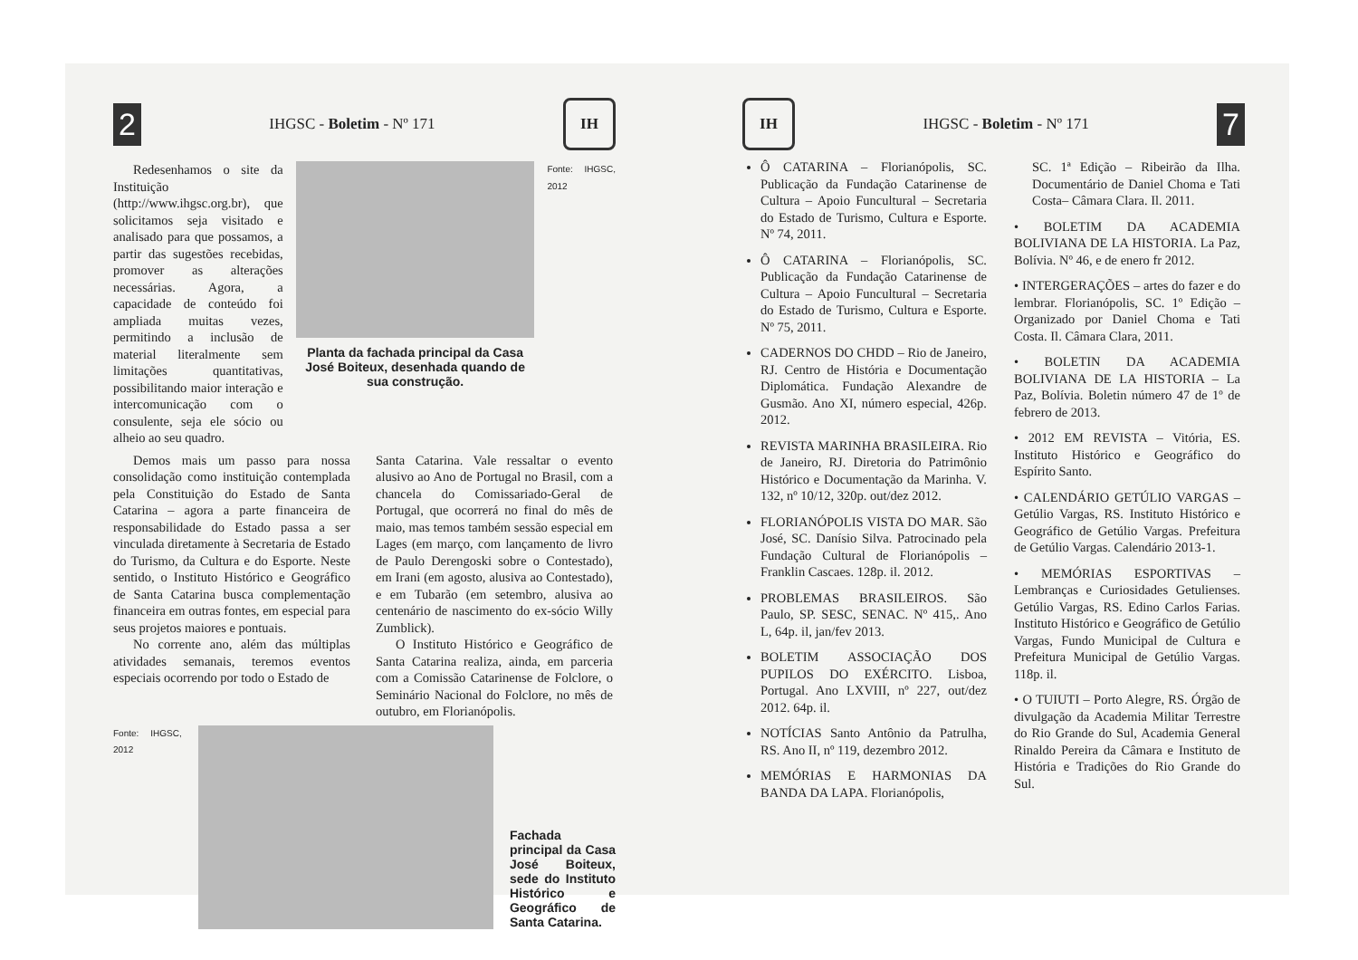2 IHGSC - Boletim - Nº 171 IH
Redesenhamos o site da Instituição (http://www.ihgsc.org.br), que solicitamos seja visitado e analisado para que possamos, a partir das sugestões recebidas, promover as alterações necessárias. Agora, a capacidade de conteúdo foi ampliada muitas vezes, permitindo a inclusão de material literalmente sem limitações quantitativas, possibilitando maior interação e intercomunicação com o consulente, seja ele sócio ou alheio ao seu quadro.
Planta da fachada principal da Casa José Boiteux, desenhada quando de sua construção.
Fonte: IHGSC, 2012
Demos mais um passo para nossa consolidação como instituição contemplada pela Constituição do Estado de Santa Catarina – agora a parte financeira de responsabilidade do Estado passa a ser vinculada diretamente à Secretaria de Estado do Turismo, da Cultura e do Esporte. Neste sentido, o Instituto Histórico e Geográfico de Santa Catarina busca complementação financeira em outras fontes, em especial para seus projetos maiores e pontuais.
No corrente ano, além das múltiplas atividades semanais, teremos eventos especiais ocorrendo por todo o Estado de
Santa Catarina. Vale ressaltar o evento alusivo ao Ano de Portugal no Brasil, com a chancela do Comissariado-Geral de Portugal, que ocorrerá no final do mês de maio, mas temos também sessão especial em Lages (em março, com lançamento de livro de Paulo Derengoski sobre o Contestado), em Irani (em agosto, alusiva ao Contestado), e em Tubarão (em setembro, alusiva ao centenário de nascimento do ex-sócio Willy Zumblick).
O Instituto Histórico e Geográfico de Santa Catarina realiza, ainda, em parceria com a Comissão Catarinense de Folclore, o Seminário Nacional do Folclore, no mês de outubro, em Florianópolis.
Fonte: IHGSC, 2012
Fachada principal da Casa José Boiteux, sede do Instituto Histórico e Geográfico de Santa Catarina.
IH IHGSC - Boletim - Nº 171 7
Ô CATARINA – Florianópolis, SC. Publicação da Fundação Catarinense de Cultura – Apoio Funcultural – Secretaria do Estado de Turismo, Cultura e Esporte. Nº 74, 2011.
Ô CATARINA – Florianópolis, SC. Publicação da Fundação Catarinense de Cultura – Apoio Funcultural – Secretaria do Estado de Turismo, Cultura e Esporte. Nº 75, 2011.
CADERNOS DO CHDD – Rio de Janeiro, RJ. Centro de História e Documentação Diplomática. Fundação Alexandre de Gusmão. Ano XI, número especial, 426p. 2012.
REVISTA MARINHA BRASILEIRA. Rio de Janeiro, RJ. Diretoria do Patrimônio Histórico e Documentação da Marinha. V. 132, nº 10/12, 320p. out/dez 2012.
FLORIANÓPOLIS VISTA DO MAR. São José, SC. Danísio Silva. Patrocinado pela Fundação Cultural de Florianópolis – Franklin Cascaes. 128p. il. 2012.
PROBLEMAS BRASILEIROS. São Paulo, SP. SESC, SENAC. Nº 415,. Ano L, 64p. il, jan/fev 2013.
BOLETIM ASSOCIAÇÃO DOS PUPILOS DO EXÉRCITO. Lisboa, Portugal. Ano LXVIII, nº 227, out/dez 2012. 64p. il.
NOTÍCIAS Santo Antônio da Patrulha, RS. Ano II, nº 119, dezembro 2012.
MEMÓRIAS E HARMONIAS DA BANDA DA LAPA. Florianópolis,
SC. 1ª Edição – Ribeirão da Ilha. Documentário de Daniel Choma e Tati Costa– Câmara Clara. Il. 2011.
• BOLETIM DA ACADEMIA BOLIVIANA DE LA HISTORIA. La Paz, Bolívia. Nº 46, e de enero fr 2012.
• INTERGERAÇÕES – artes do fazer e do lembrar. Florianópolis, SC. 1º Edição –Organizado por Daniel Choma e Tati Costa. Il. Câmara Clara, 2011.
• BOLETIN DA ACADEMIA BOLIVIANA DE LA HISTORIA – La Paz, Bolívia. Boletin número 47 de 1º de febrero de 2013.
• 2012 EM REVISTA – Vitória, ES. Instituto Histórico e Geográfico do Espírito Santo.
• CALENDÁRIO GETÚLIO VARGAS – Getúlio Vargas, RS. Instituto Histórico e Geográfico de Getúlio Vargas. Prefeitura de Getúlio Vargas. Calendário 2013-1.
• MEMÓRIAS ESPORTIVAS – Lembranças e Curiosidades Getulienses. Getúlio Vargas, RS. Edino Carlos Farias. Instituto Histórico e Geográfico de Getúlio Vargas, Fundo Municipal de Cultura e Prefeitura Municipal de Getúlio Vargas. 118p. il.
• O TUIUTI – Porto Alegre, RS. Órgão de divulgação da Academia Militar Terrestre do Rio Grande do Sul, Academia General Rinaldo Pereira da Câmara e Instituto de História e Tradições do Rio Grande do Sul.